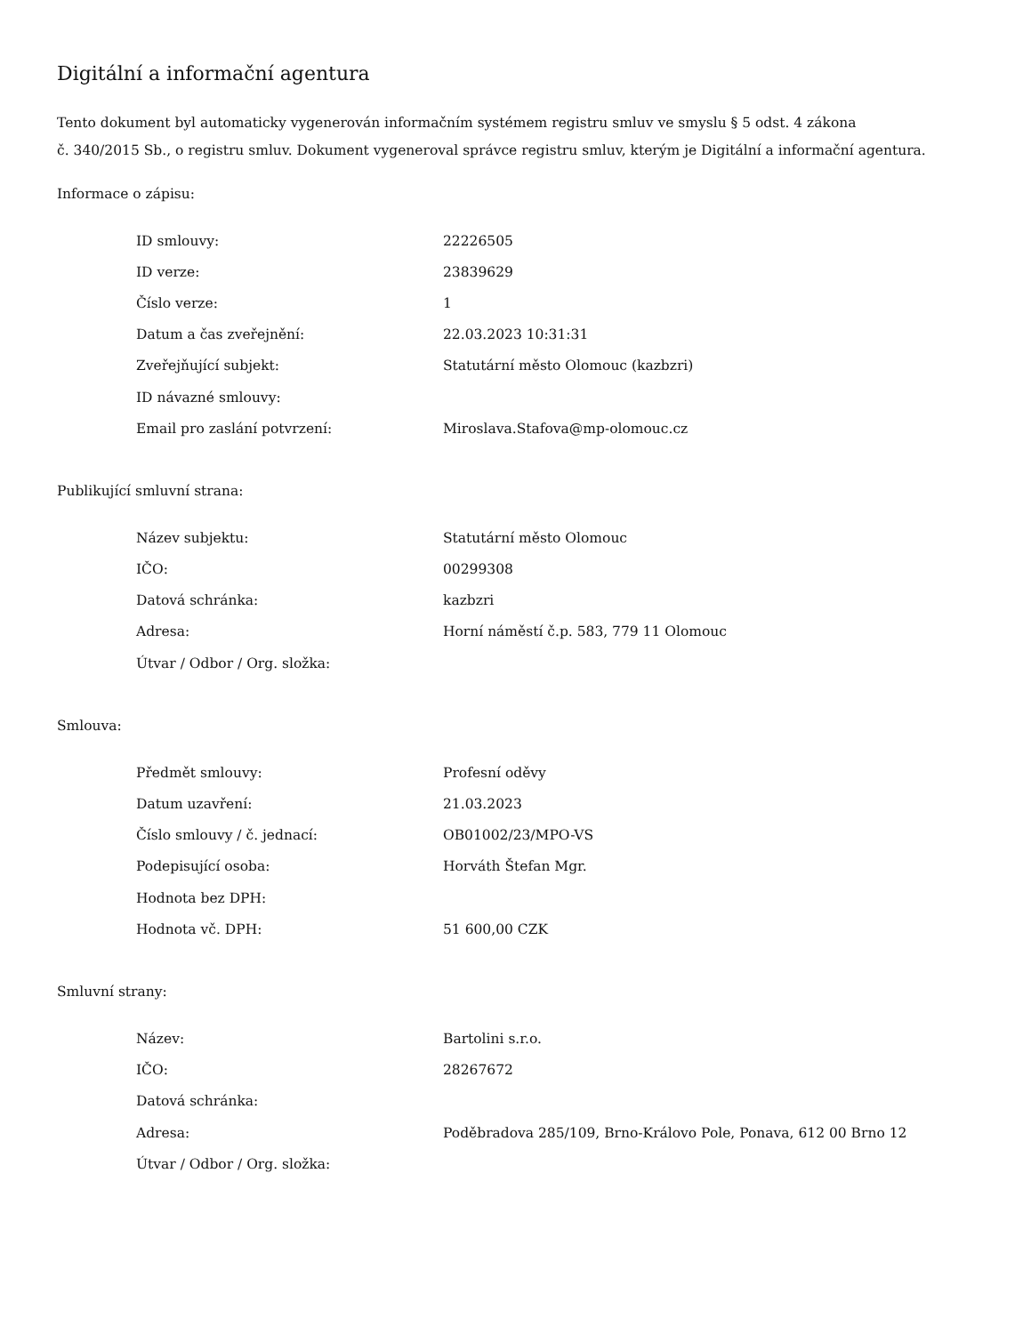Digitální a informační agentura
Tento dokument byl automaticky vygenerován informačním systémem registru smluv ve smyslu § 5 odst. 4 zákona
č. 340/2015 Sb., o registru smluv. Dokument vygeneroval správce registru smluv, kterým je Digitální a informační agentura.
Informace o zápisu:
| ID smlouvy: | 22226505 |
| ID verze: | 23839629 |
| Číslo verze: | 1 |
| Datum a čas zveřejnění: | 22.03.2023 10:31:31 |
| Zveřejňující subjekt: | Statutární město Olomouc (kazbzri) |
| ID návazné smlouvy: | |
| Email pro zaslání potvrzení: | Miroslava.Stafova@mp-olomouc.cz |
Publikující smluvní strana:
| Název subjektu: | Statutární město Olomouc |
| IČO: | 00299308 |
| Datová schránka: | kazbzri |
| Adresa: | Horní náměstí č.p. 583, 779 11 Olomouc |
| Útvar / Odbor / Org. složka: | |
Smlouva:
| Předmět smlouvy: | Profesní oděvy |
| Datum uzavření: | 21.03.2023 |
| Číslo smlouvy / č. jednací: | OB01002/23/MPO-VS |
| Podepisující osoba: | Horváth Štefan Mgr. |
| Hodnota bez DPH: | |
| Hodnota vč. DPH: | 51 600,00 CZK |
Smluvní strany:
| Název: | Bartolini s.r.o. |
| IČO: | 28267672 |
| Datová schránka: | |
| Adresa: | Poděbradova 285/109, Brno-Královo Pole, Ponava, 612 00 Brno 12 |
| Útvar / Odbor / Org. složka: | |